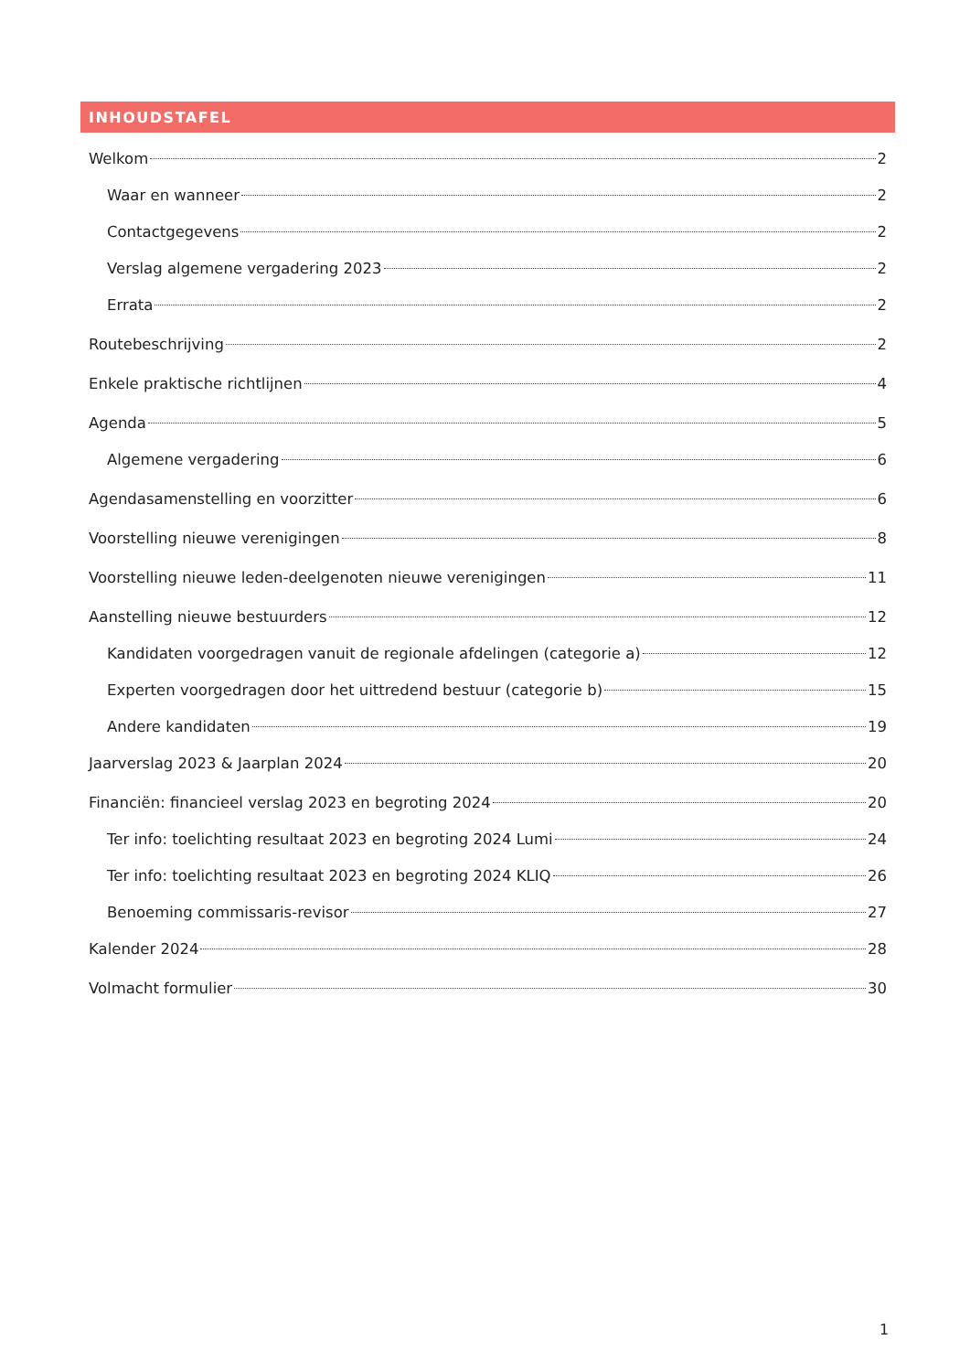INHOUDSTAFEL
Welkom 2
Waar en wanneer 2
Contactgegevens 2
Verslag algemene vergadering 2023 2
Errata 2
Routebeschrijving 2
Enkele praktische richtlijnen 4
Agenda 5
Algemene vergadering 6
Agendasamenstelling en voorzitter 6
Voorstelling nieuwe verenigingen 8
Voorstelling nieuwe leden-deelgenoten nieuwe verenigingen 11
Aanstelling nieuwe bestuurders 12
Kandidaten voorgedragen vanuit de regionale afdelingen (categorie a) 12
Experten voorgedragen door het uittredend bestuur (categorie b) 15
Andere kandidaten 19
Jaarverslag 2023 & Jaarplan 2024 20
Financiën: financieel verslag 2023 en begroting 2024 20
Ter info: toelichting resultaat 2023 en begroting 2024 Lumi 24
Ter info: toelichting resultaat 2023 en begroting 2024 KLIQ 26
Benoeming commissaris-revisor 27
Kalender 2024 28
Volmacht formulier 30
1